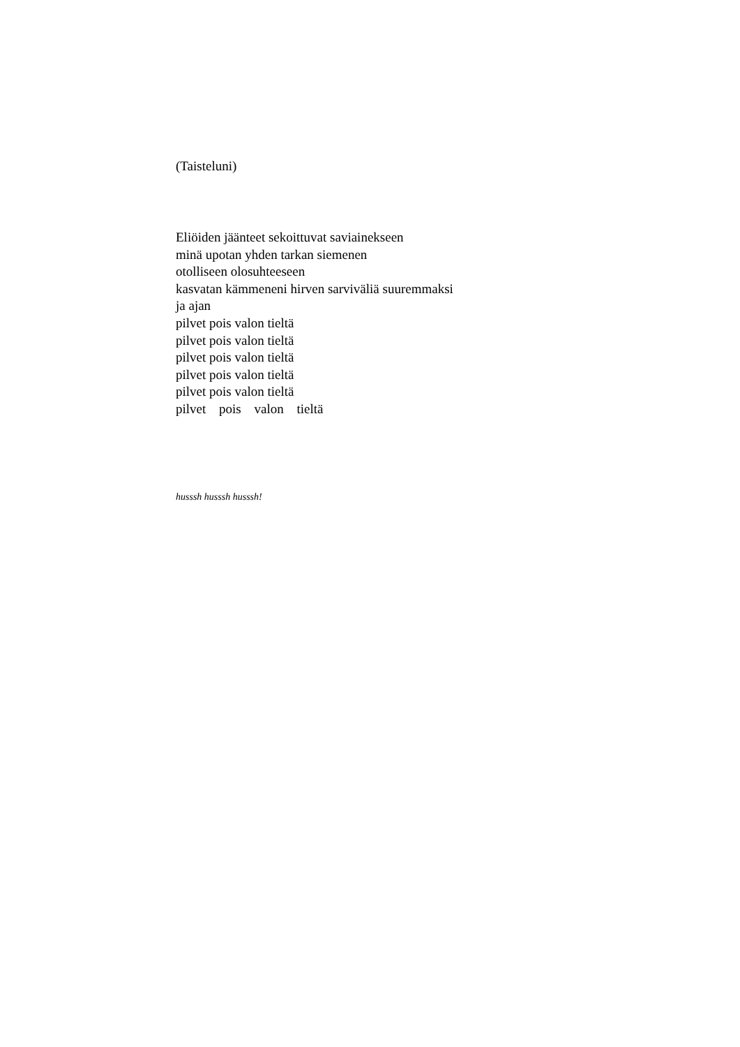(Taisteluni)
Eliöiden jäänteet sekoittuvat saviainekseen
minä upotan yhden tarkan siemenen
otolliseen olosuhteeseen
kasvatan kämmeneni hirven sarviväliä suuremmaksi
ja ajan
pilvet pois valon tieltä
pilvet pois valon tieltä
pilvet pois valon tieltä
pilvet pois valon tieltä
pilvet pois valon tieltä
pilvet pois valon tieltä
husssh husssh husssh!